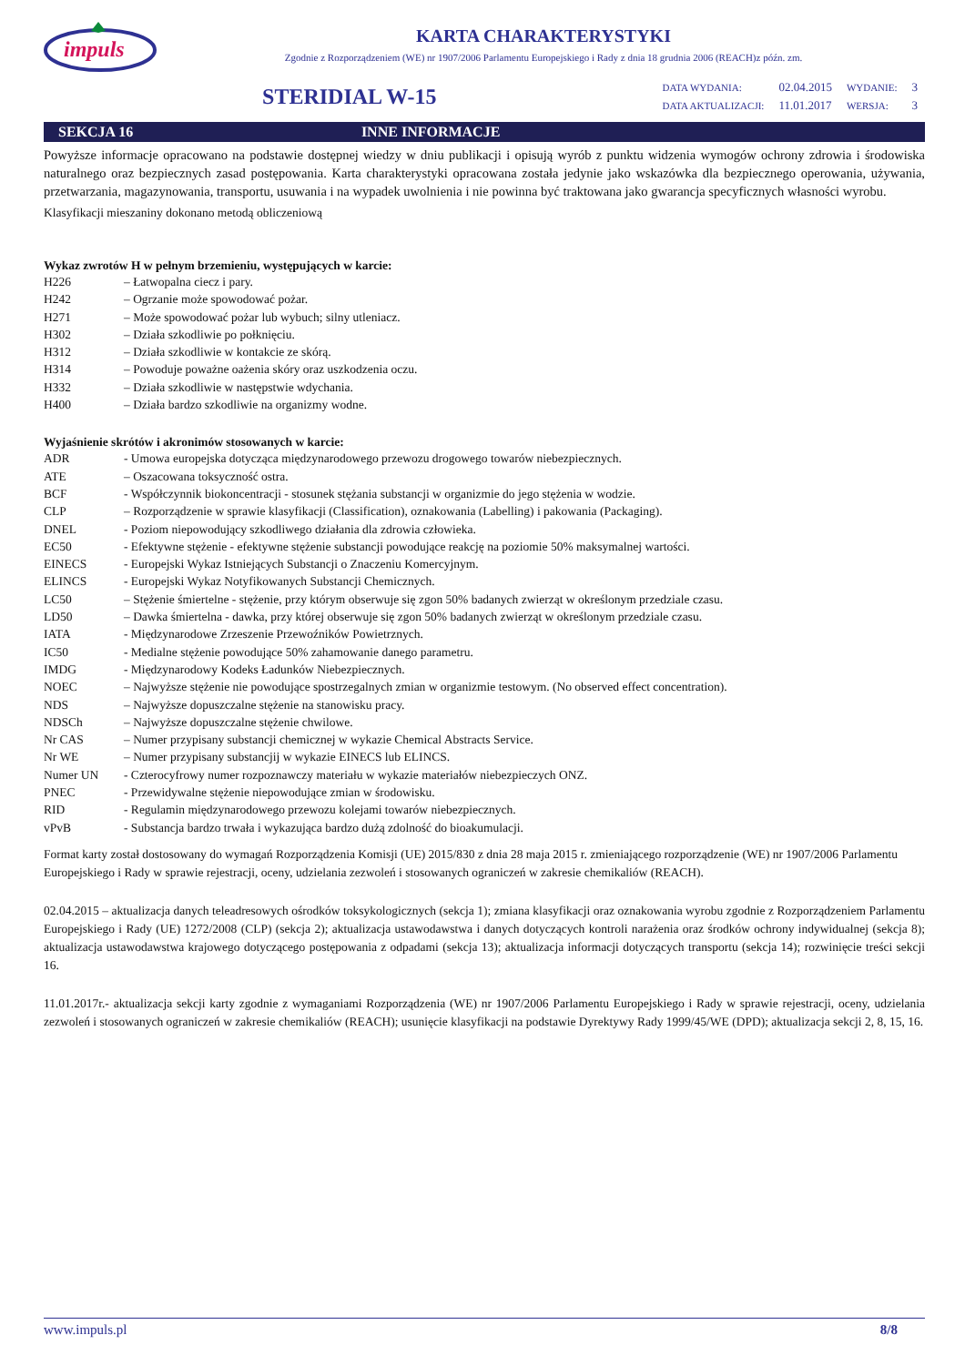impuls
KARTA CHARAKTERYSTYKI
Zgodnie z Rozporządzeniem (WE) nr 1907/2006 Parlamentu Europejskiego i Rady z dnia 18 grudnia 2006 (REACH)z późn. zm.
STERIDIAL W-15
| DATA WYDANIA: | 02.04.2015 | WYDANIE: | 3 |
| DATA AKTUALIZACJI: | 11.01.2017 | WERSJA: | 3 |
SEKCJA 16 INNE INFORMACJE
Powyższe informacje opracowano na podstawie dostępnej wiedzy w dniu publikacji i opisują wyrób z punktu widzenia wymogów ochrony zdrowia i środowiska naturalnego oraz bezpiecznych zasad postępowania. Karta charakterystyki opracowana została jedynie jako wskazówka dla bezpiecznego operowania, używania, przetwarzania, magazynowania, transportu, usuwania i na wypadek uwolnienia i nie powinna być traktowana jako gwarancja specyficznych własności wyrobu.
Klasyfikacji mieszaniny dokonano metodą obliczeniową
Wykaz zwrotów H w pełnym brzemieniu, występujących w karcie:
| H226 | – Łatwopalna ciecz i pary. |
| H242 | – Ogrzanie może spowodować pożar. |
| H271 | – Może spowodować pożar lub wybuch; silny utleniacz. |
| H302 | – Działa szkodliwie po połknięciu. |
| H312 | – Działa szkodliwie w kontakcie ze skórą. |
| H314 | – Powoduje poważne oażenia skóry oraz uszkodzenia oczu. |
| H332 | – Działa szkodliwie w następstwie wdychania. |
| H400 | – Działa bardzo szkodliwie na organizmy wodne. |
Wyjaśnienie skrótów i akronimów stosowanych w karcie:
| ADR | - Umowa europejska dotycząca międzynarodowego przewozu drogowego towarów niebezpiecznych. |
| ATE | – Oszacowana toksyczność ostra. |
| BCF | - Współczynnik biokoncentracji - stosunek stężania substancji w organizmie do jego stężenia w wodzie. |
| CLP | – Rozporządzenie w sprawie klasyfikacji (Classification), oznakowania (Labelling) i pakowania (Packaging). |
| DNEL | - Poziom niepowodujący szkodliwego działania dla zdrowia człowieka. |
| EC50 | - Efektywne stężenie - efektywne stężenie substancji powodujące reakcję na poziomie 50% maksymalnej wartości. |
| EINECS | - Europejski Wykaz Istniejących Substancji o Znaczeniu Komercyjnym. |
| ELINCS | - Europejski Wykaz Notyfikowanych Substancji Chemicznych. |
| LC50 | – Stężenie śmiertelne - stężenie, przy którym obserwuje się zgon 50% badanych zwierząt w określonym przedziale czasu. |
| LD50 | – Dawka śmiertelna - dawka, przy której obserwuje się zgon 50% badanych zwierząt w określonym przedziale czasu. |
| IATA | - Międzynarodowe Zrzeszenie Przewoźników Powietrznych. |
| IC50 | - Medialne stężenie powodujące 50% zahamowanie danego parametru. |
| IMDG | - Międzynarodowy Kodeks Ładunków Niebezpiecznych. |
| NOEC | – Najwyższe stężenie nie powodujące spostrzegalnych zmian w organizmie testowym. (No observed effect concentration). |
| NDS | – Najwyższe dopuszczalne stężenie na stanowisku pracy. |
| NDSCh | – Najwyższe dopuszczalne stężenie chwilowe. |
| Nr CAS | – Numer przypisany substancji chemicznej w wykazie Chemical Abstracts Service. |
| Nr WE | – Numer przypisany substancjij w wykazie EINECS lub ELINCS. |
| Numer UN | - Czterocyfrowy numer rozpoznawczy materiału w wykazie materiałów niebezpieczych ONZ. |
| PNEC | - Przewidywalne stężenie niepowodujące zmian w środowisku. |
| RID | - Regulamin międzynarodowego przewozu kolejami towarów niebezpiecznych. |
| vPvB | - Substancja bardzo trwała i wykazująca bardzo dużą zdolność do bioakumulacji. |
Format karty został dostosowany do wymagań Rozporządzenia Komisji (UE) 2015/830 z dnia 28 maja 2015 r. zmieniającego rozporządzenie (WE) nr 1907/2006 Parlamentu Europejskiego i Rady w sprawie rejestracji, oceny, udzielania zezwoleń i stosowanych ograniczeń w zakresie chemikaliów (REACH).
02.04.2015 – aktualizacja danych teleadresowych ośrodków toksykologicznych (sekcja 1); zmiana klasyfikacji oraz oznakowania wyrobu zgodnie z Rozporządzeniem Parlamentu Europejskiego i Rady (UE) 1272/2008 (CLP) (sekcja 2); aktualizacja ustawodawstwa i danych dotyczących kontroli narażenia oraz środków ochrony indywidualnej (sekcja 8); aktualizacja ustawodawstwa krajowego dotyczącego postępowania z odpadami (sekcja 13); aktualizacja informacji dotyczących transportu (sekcja 14); rozwinięcie treści sekcji 16.
11.01.2017r.- aktualizacja sekcji karty zgodnie z wymaganiami Rozporządzenia (WE) nr 1907/2006 Parlamentu Europejskiego i Rady w sprawie rejestracji, oceny, udzielania zezwoleń i stosowanych ograniczeń w zakresie chemikaliów (REACH); usunięcie klasyfikacji na podstawie Dyrektywy Rady 1999/45/WE (DPD); aktualizacja sekcji 2, 8, 15, 16.
www.impuls.pl 8/8